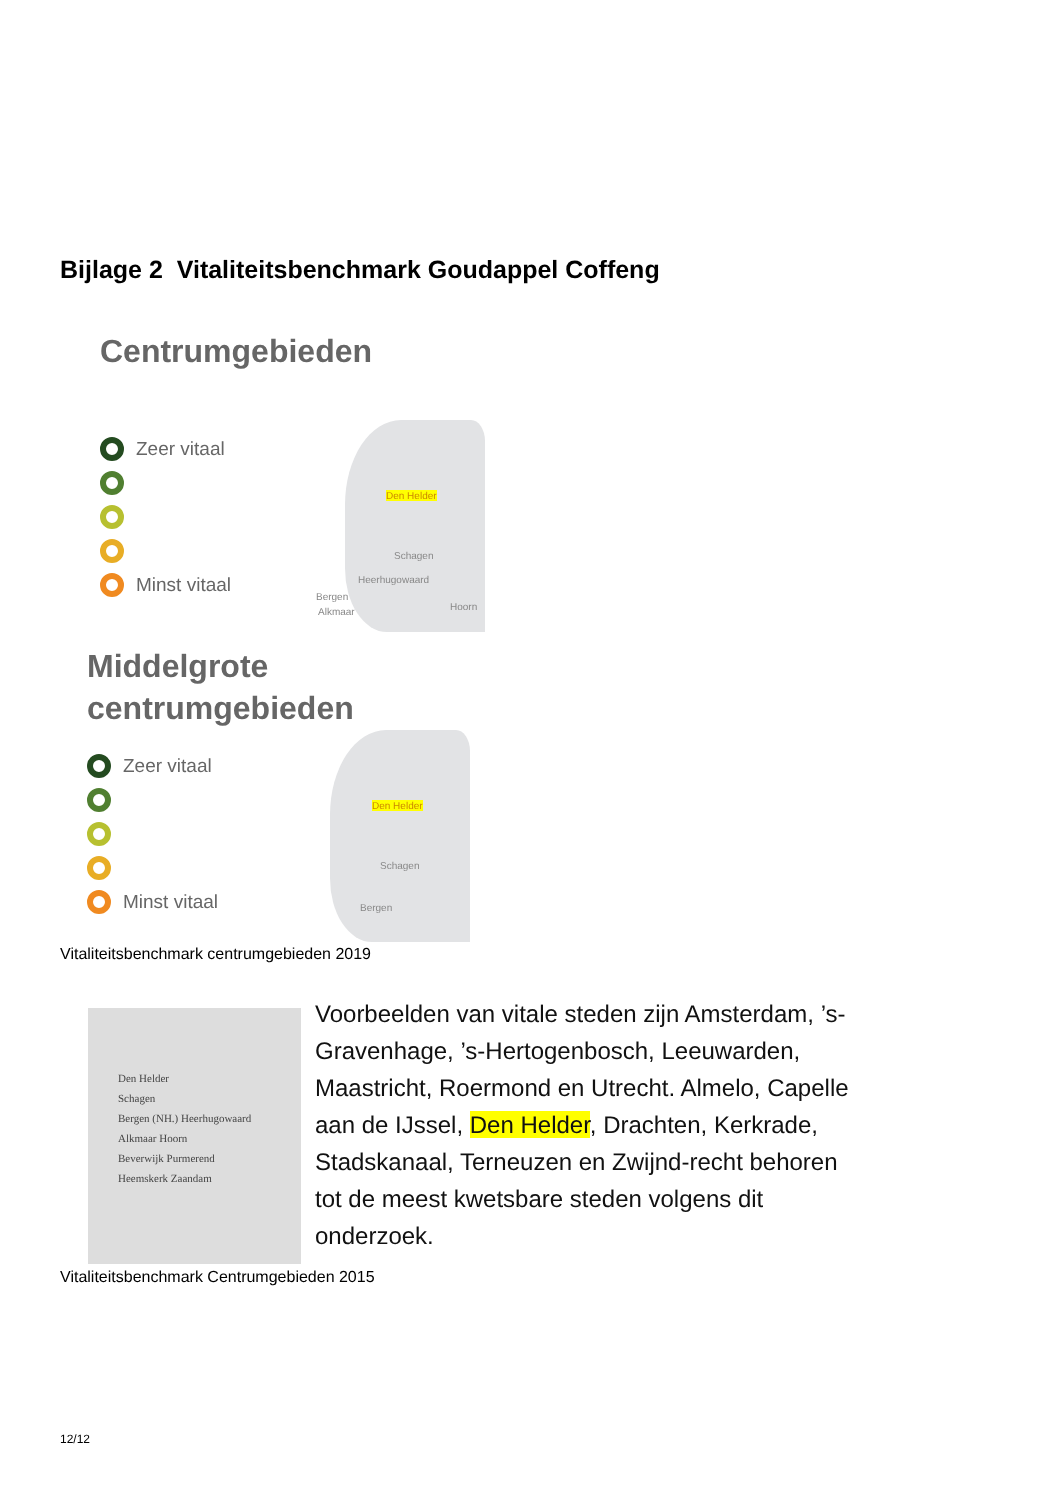Bijlage 2 Vitaliteitsbenchmark Goudappel Coffeng
Centrumgebieden
Zeer vitaal
Minst vitaal
Den Helder
Schagen
Heerhugowaard
Bergen
Alkmaar Hoorn
Middelgrote
centrumgebieden
Zeer vitaal
Minst vitaal
Den Helder
Schagen
Bergen
Vitaliteitsbenchmark centrumgebieden 2019
Den Helder
Schagen
Bergen (NH.) Heerhugowaard
Alkmaar Hoorn
Beverwijk Purmerend
Heemskerk Zaandam
Voorbeelden van vitale steden zijn Amsterdam, ’s-Gravenhage, ’s-Hertogenbosch, Leeuwarden, Maastricht, Roermond en Utrecht. Almelo, Capelle aan de IJssel, Den Helder, Drachten, Kerkrade, Stadskanaal, Terneuzen en Zwijnd-recht behoren tot de meest kwetsbare steden volgens dit onderzoek.
Vitaliteitsbenchmark Centrumgebieden 2015
12/12